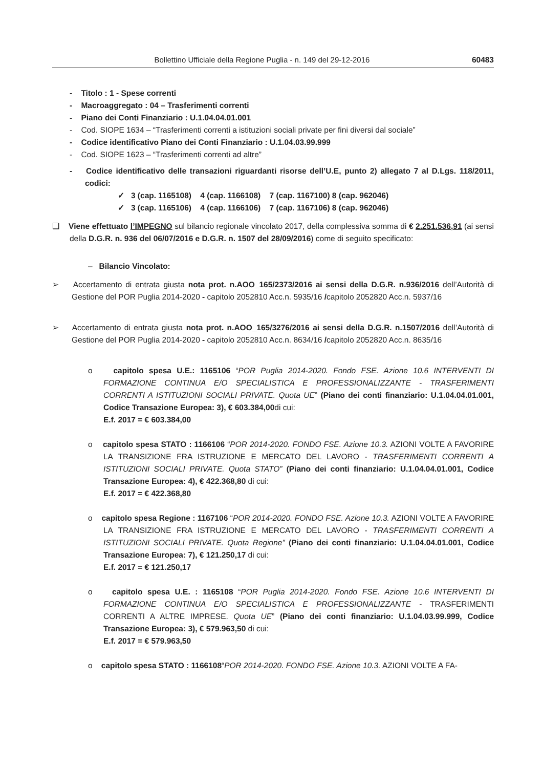Bollettino Ufficiale della Regione Puglia - n. 149 del 29-12-2016 60483
- Titolo : 1 - Spese correnti
- Macroaggregato : 04 – Trasferimenti correnti
- Piano dei Conti Finanziario : U.1.04.04.01.001
- Cod. SIOPE 1634 – “Trasferimenti correnti a istituzioni sociali private per fini diversi dal sociale”
- Codice identificativo Piano dei Conti Finanziario : U.1.04.03.99.999
- Cod. SIOPE 1623 – “Trasferimenti correnti ad altre”
- Codice identificativo delle transazioni riguardanti risorse dell’U.E, punto 2) allegato 7 al D.Lgs. 118/2011, codici:
✓ 3 (cap. 1165108) 4 (cap. 1166108) 7 (cap. 1167100) 8 (cap. 962046)
✓ 3 (cap. 1165106) 4 (cap. 1166106) 7 (cap. 1167106) 8 (cap. 962046)
❑ Viene effettuato l’IMPEGNO sul bilancio regionale vincolato 2017, della complessiva somma di € 2.251.536,91 (ai sensi della D.G.R. n. 936 del 06/07/2016 e D.G.R. n. 1507 del 28/09/2016) come di seguito specificato:
– Bilancio Vincolato:
➢ Accertamento di entrata giusta nota prot. n.AOO_165/2373/2016 ai sensi della D.G.R. n.936/2016 dell’Autorità di Gestione del POR Puglia 2014-2020 - capitolo 2052810 Acc.n. 5935/16 /capitolo 2052820 Acc.n. 5937/16
➢ Accertamento di entrata giusta nota prot. n.AOO_165/3276/2016 ai sensi della D.G.R. n.1507/2016 dell’Autorità di Gestione del POR Puglia 2014-2020 - capitolo 2052810 Acc.n. 8634/16 /capitolo 2052820 Acc.n. 8635/16
o capitolo spesa U.E.: 1165106 “POR Puglia 2014-2020. Fondo FSE. Azione 10.6 INTERVENTI DI FORMAZIONE CONTINUA E/O SPECIALISTICA E PROFESSIONALIZZANTE - TRASFERIMENTI CORRENTI A ISTITUZIONI SOCIALI PRIVATE. Quota UE” (Piano dei conti finanziario: U.1.04.04.01.001, Codice Transazione Europea: 3), € 603.384,00di cui:
E.f. 2017 = € 603.384,00
o capitolo spesa STATO : 1166106 “POR 2014-2020. FONDO FSE. Azione 10.3. AZIONI VOLTE A FAVORIRE LA TRANSIZIONE FRA ISTRUZIONE E MERCATO DEL LAVORO - TRASFERIMENTI CORRENTI A ISTITUZIONI SOCIALI PRIVATE. Quota STATO” (Piano dei conti finanziario: U.1.04.04.01.001, Codice Transazione Europea: 4), € 422.368,80 di cui:
E.f. 2017 = € 422.368,80
o capitolo spesa Regione : 1167106 “POR 2014-2020. FONDO FSE. Azione 10.3. AZIONI VOLTE A FAVORIRE LA TRANSIZIONE FRA ISTRUZIONE E MERCATO DEL LAVORO - TRASFERIMENTI CORRENTI A ISTITUZIONI SOCIALI PRIVATE. Quota Regione” (Piano dei conti finanziario: U.1.04.04.01.001, Codice Transazione Europea: 7), € 121.250,17 di cui:
E.f. 2017 = € 121.250,17
o capitolo spesa U.E. : 1165108 “POR Puglia 2014-2020. Fondo FSE. Azione 10.6 INTERVENTI DI FORMAZIONE CONTINUA E/O SPECIALISTICA E PROFESSIONALIZZANTE - TRASFERIMENTI CORRENTI A ALTRE IMPRESE. Quota UE” (Piano dei conti finanziario: U.1.04.03.99.999, Codice Transazione Europea: 3), € 579.963,50 di cui:
E.f. 2017 = € 579.963,50
o capitolo spesa STATO : 1166108“POR 2014-2020. FONDO FSE. Azione 10.3. AZIONI VOLTE A FA-